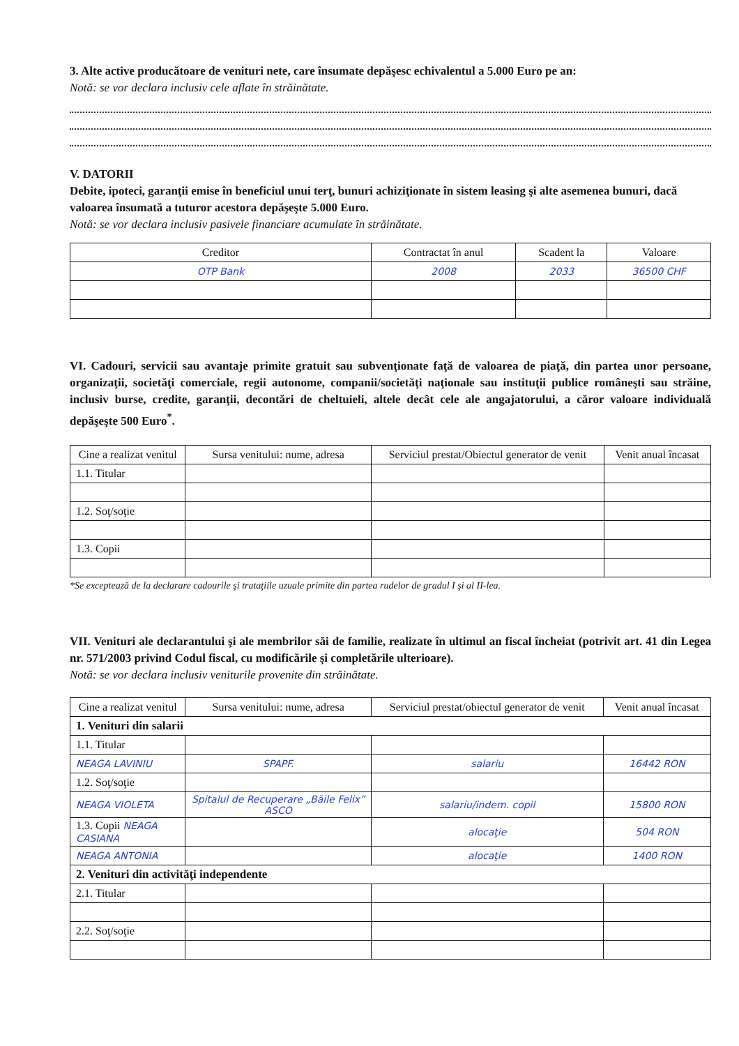3. Alte active producătoare de venituri nete, care însumate depăşesc echivalentul a 5.000 Euro pe an:
Notă: se vor declara inclusiv cele aflate în străinătate.
V. DATORII
Debite, ipoteci, garanţii emise în beneficiul unui terţ, bunuri achiziţionate în sistem leasing şi alte asemenea bunuri, dacă valoarea însumată a tuturor acestora depăşeşte 5.000 Euro.
Notă: se vor declara inclusiv pasivele financiare acumulate în străinătate.
| Creditor | Contractat în anul | Scadent la | Valoare |
| --- | --- | --- | --- |
| OTP Bank | 2008 | 2033 | 36500 CHF |
VI. Cadouri, servicii sau avantaje primite gratuit sau subvenţionate faţă de valoarea de piaţă, din partea unor persoane, organizaţii, societăţi comerciale, regii autonome, companii/societăţi naţionale sau instituţii publice româneşti sau străine, inclusiv burse, credite, garanţii, decontări de cheltuieli, altele decât cele ale angajatorului, a căror valoare individuală depăşeşte 500 Euro<sup>*</sup>.
| Cine a realizat venitul | Sursa venitului: nume, adresa | Serviciul prestat/Obiectul generator de venit | Venit anual încasat |
| --- | --- | --- | --- |
| 1.1. Titular | | | |
| 1.2. Soţ/soţie | | | |
| 1.3. Copii | | | |
*Se exceptează de la declarare cadourile şi trataţiile uzuale primite din partea rudelor de gradul I şi al II-lea.
VII. Venituri ale declarantului şi ale membrilor săi de familie, realizate în ultimul an fiscal încheiat (potrivit art. 41 din Legea nr. 571/2003 privind Codul fiscal, cu modificările şi completările ulterioare).
Notă: se vor declara inclusiv veniturile provenite din străinătate.
| Cine a realizat venitul | Sursa venitului: nume, adresa | Serviciul prestat/obiectul generator de venit | Venit anual încasat |
| --- | --- | --- | --- |
| 1. Venituri din salarii | | | |
| 1.1. Titular | | | |
| NEAGA LAVINIU | SPAPF. | salariu | 16442 RON |
| 1.2. Soţ/soţie | | | |
| NEAGA VIOLETA | Spitalul de Recuperare „Băile Felix” ASCO | salariu/indem. copil | 15800 RON |
| 1.3. Copii NEAGA CASIANA | | alocaţie | 504 RON |
| NEAGA ANTONIA | | alocaţie | 1400 RON |
| 2. Venituri din activităţi independente | | | |
| 2.1. Titular | | | |
| 2.2. Soţ/soţie | | | |